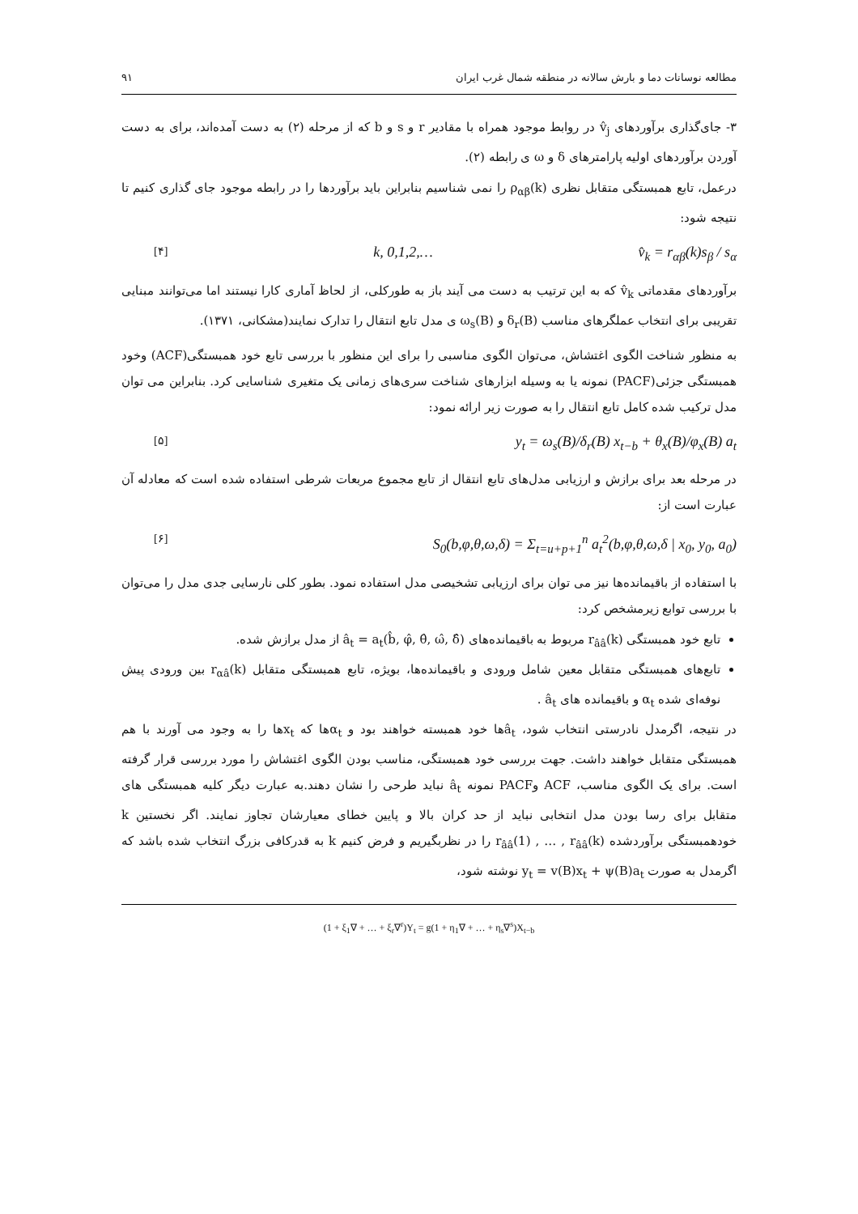مطالعه نوسانات دما و بارش سالانه در منطقه شمال غرب ایران ۹۱
۳- جای‌گذاری برآوردهای v̂<sub>j</sub> در روابط موجود همراه با مقادیر r و s و b که از مرحله (۲) به دست آمده‌اند، برای به دست آوردن برآوردهای اولیه پارامترهای δ و ω ی رابطه (۲).
درعمل، تابع همبستگی متقابل نظری ρ<sub>αβ</sub>(k) را نمی شناسیم بنابراین باید برآوردها را در رابطه موجود جای گذاری کنیم تا نتیجه شود:
[۴] k, 0,1,2,… v̂<sub>k</sub> = r<sub>αβ</sub>(k)s<sub>β</sub> / s<sub>α</sub>
برآوردهای مقدماتی v̂<sub>k</sub> که به این ترتیب به دست می آیند باز به طورکلی، از لحاظ آماری کارا نیستند اما می‌توانند مبنایی تقریبی برای انتخاب عملگرهای مناسب δ<sub>r</sub>(B) و ω<sub>s</sub>(B) ی مدل تابع انتقال را تدارک نمایند(مشکانی، ۱۳۷۱).
به منظور شناخت الگوی اغتشاش، می‌توان الگوی مناسبی را برای این منظور با بررسی تابع خود همبستگی(ACF) وخود همبستگی جزئی(PACF) نمونه یا به وسیله ابزارهای شناخت سری‌های زمانی یک متغیری شناسایی کرد. بنابراین می توان مدل ترکیب شده کامل تابع انتقال را به صورت زیر ارائه نمود:
[۵] y<sub>t</sub> = ω<sub>s</sub>(B)/δ<sub>r</sub>(B) x<sub>t−b</sub> + θ<sub>x</sub>(B)/φ<sub>x</sub>(B) a<sub>t</sub>
در مرحله بعد برای برازش و ارزیابی مدل‌های تابع انتقال از تابع مجموع مربعات شرطی استفاده شده است که معادله آن عبارت است از:
[۶] S<sub>0</sub>(b,φ,θ,ω,δ) = Σ<sub>t=u+p+1</sub><sup>n</sup> a<sub>t</sub><sup>2</sup>(b,φ,θ,ω,δ | x<sub>0</sub>, y<sub>0</sub>, a<sub>0</sub>)
با استفاده از باقیمانده‌ها نیز می توان برای ارزیابی تشخیصی مدل استفاده نمود. بطور کلی نارسایی جدی مدل را می‌توان با بررسی توابع زیرمشخص کرد:
تابع خود همبستگی r<sub>ââ</sub>(k) مربوط به باقیمانده‌های â<sub>t</sub> = a<sub>t</sub>(b̂, φ̂, θ̂, ω̂, δ̂) از مدل برازش شده.
تابع‌های همبستگی متقابل معین شامل ورودی و باقیمانده‌ها، بویژه، تابع همبستگی متقابل r<sub>αâ</sub>(k) بین ورودی پیش نوفه‌ای شده α<sub>t</sub> و باقیمانده های â<sub>t</sub> .
در نتیجه، اگرمدل نادرستی انتخاب شود، â<sub>t</sub>ها خود همبسته خواهند بود و α<sub>t</sub>ها که x<sub>t</sub>ها را به وجود می آورند با هم همبستگی متقابل خواهند داشت. جهت بررسی خود همبستگی، مناسب بودن الگوی اغتشاش را مورد بررسی قرار گرفته است. برای یک الگوی مناسب، ACF وPACF نمونه â<sub>t</sub> نباید طرحی را نشان دهند.به عبارت دیگر کلیه همبستگی های متقابل برای رسا بودن مدل انتخابی نباید از حد کران بالا و پایین خطای معیارشان تجاوز نمایند. اگر نخستین k خودهمبستگی برآوردشده r<sub>ââ</sub>(1) , … , r<sub>ââ</sub>(k) را در نظربگیریم و فرض کنیم k به قدرکافی بزرگ انتخاب شده باشد که اگرمدل به صورت y<sub>t</sub> = v(B)x<sub>t</sub> + ψ(B)a<sub>t</sub> نوشته شود،
(1 + ξ<sub>1</sub>∇ + … + ξ<sub>r</sub>∇<sup>r</sup>)Y<sub>t</sub> = g(1 + η<sub>1</sub>∇ + … + η<sub>s</sub>∇<sup>s</sup>)X<sub>t−b</sub>